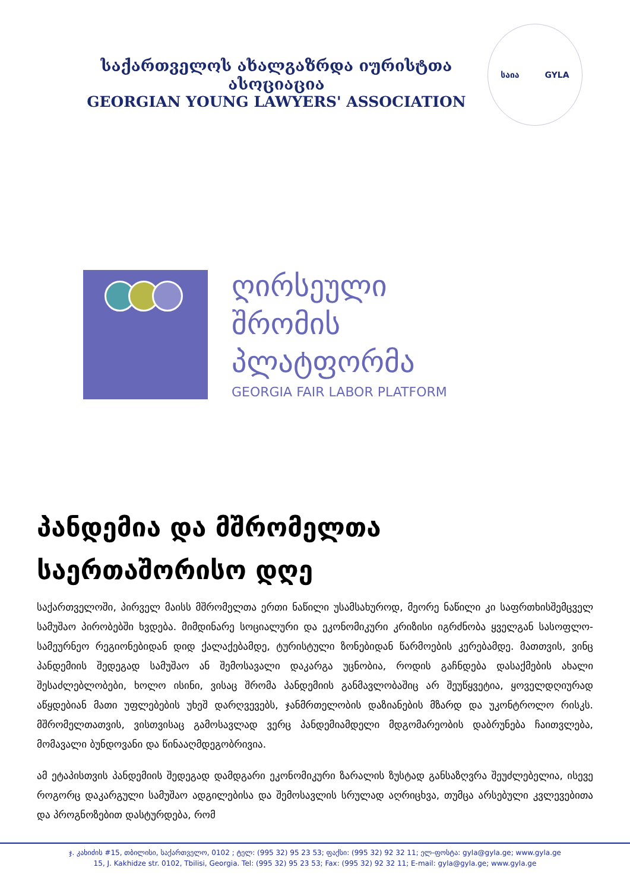საქართველოს ახალგაზრდა იურისტთა ასოციაცია
GEORGIAN YOUNG LAWYERS' ASSOCIATION
საია GYLA
ღირსეული
შრომის
პლატფორმა
GEORGIA FAIR LABOR PLATFORM
პანდემია და მშრომელთა საერთაშორისო დღე
საქართველოში, პირველ მაისს მშრომელთა ერთი ნაწილი უსამსახუროდ, მეორე ნაწილი კი საფრთხისშემცველ სამუშაო პირობებში ხვდება. მიმდინარე სოციალური და ეკონომიკური კრიზისი იგრძნობა ყველგან სასოფლო-სამეურნეო რეგიონებიდან დიდ ქალაქებამდე, ტურისტული ზონებიდან წარმოების კერებამდე. მათთვის, ვინც პანდემიის შედეგად სამუშაო ან შემოსავალი დაკარგა უცნობია, როდის გაჩნდება დასაქმების ახალი შესაძლებლობები, ხოლო ისინი, ვისაც შრომა პანდემიის განმავლობაშიც არ შეუწყვეტია, ყოველდღიურად აწყდებიან მათი უფლებების უხეშ დარღვევებს, ჯანმრთელობის დაზიანების მზარდ და უკონტროლო რისკს. მშრომელთათვის, ვისთვისაც გამოსავლად ვერც პანდემიამდელი მდგომარეობის დაბრუნება ჩაითვლება, მომავალი ბუნდოვანი და წინააღმდეგობრივია.
ამ ეტაპისთვის პანდემიის შედეგად დამდგარი ეკონომიკური ზარალის ზუსტად განსაზღვრა შეუძლებელია, ისევე როგორც დაკარგული სამუშაო ადგილებისა და შემოსავლის სრულად აღრიცხვა, თუმცა არსებული კვლევებითა და პროგნოზებით დასტურდება, რომ
ჯ. კახიძის #15, თბილისი, საქართველო, 0102 ; ტელ: (995 32) 95 23 53; ფაქსი: (995 32) 92 32 11; ელ-ფოსტა: gyla@gyla.ge; www.gyla.ge
15, J. Kakhidze str. 0102, Tbilisi, Georgia. Tel: (995 32) 95 23 53; Fax: (995 32) 92 32 11; E-mail: gyla@gyla.ge; www.gyla.ge